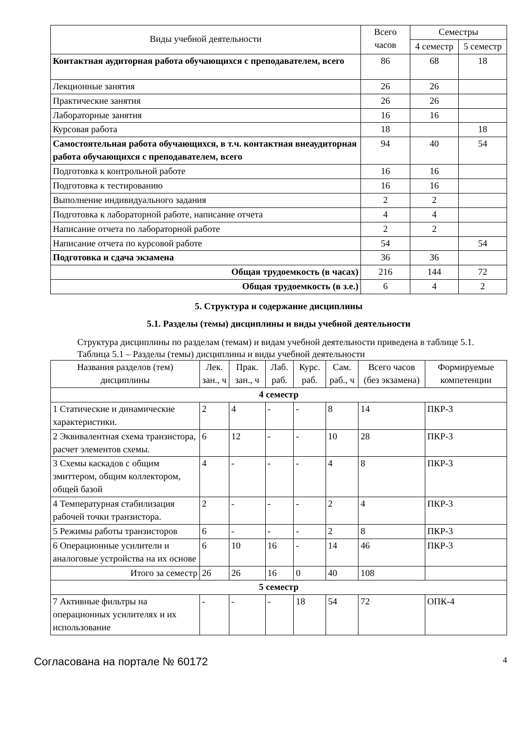| Виды учебной деятельности | Всего часов | Семестры | |
| --- | --- | --- | --- |
| | | 4 семестр | 5 семестр |
| Контактная аудиторная работа обучающихся с преподавателем, всего | 86 | 68 | 18 |
| Лекционные занятия | 26 | 26 | |
| Практические занятия | 26 | 26 | |
| Лабораторные занятия | 16 | 16 | |
| Курсовая работа | 18 | | 18 |
| Самостоятельная работа обучающихся, в т.ч. контактная внеаудиторная работа обучающихся с преподавателем, всего | 94 | 40 | 54 |
| Подготовка к контрольной работе | 16 | 16 | |
| Подготовка к тестированию | 16 | 16 | |
| Выполнение индивидуального задания | 2 | 2 | |
| Подготовка к лабораторной работе, написание отчета | 4 | 4 | |
| Написание отчета по лабораторной работе | 2 | 2 | |
| Написание отчета по курсовой работе | 54 | | 54 |
| Подготовка и сдача экзамена | 36 | 36 | |
| Общая трудоемкость (в часах) | 216 | 144 | 72 |
| Общая трудоемкость (в з.е.) | 6 | 4 | 2 |
5. Структура и содержание дисциплины
5.1. Разделы (темы) дисциплины и виды учебной деятельности
Структура дисциплины по разделам (темам) и видам учебной деятельности приведена в таблице 5.1.
Таблица 5.1 – Разделы (темы) дисциплины и виды учебной деятельности
| Названия разделов (тем) дисциплины | Лек. зан., ч | Прак. зан., ч | Лаб. раб. | Курс. раб. | Сам. раб., ч | Всего часов (без экзамена) | Формируемые компетенции |
| --- | --- | --- | --- | --- | --- | --- | --- |
| 4 семестр | | | | | | | |
| 1 Статические и динамические характеристики. | 2 | 4 | - | - | 8 | 14 | ПКР-3 |
| 2 Эквивалентная схема транзистора, расчет элементов схемы. | 6 | 12 | - | - | 10 | 28 | ПКР-3 |
| 3 Схемы каскадов с общим эмиттером, общим коллектором, общей базой | 4 | - | - | - | 4 | 8 | ПКР-3 |
| 4 Температурная стабилизация рабочей точки транзистора. | 2 | - | - | - | 2 | 4 | ПКР-3 |
| 5 Режимы работы транзисторов | 6 | - | - | - | 2 | 8 | ПКР-3 |
| 6 Операционные усилители и аналоговые устройства на их основе | 6 | 10 | 16 | - | 14 | 46 | ПКР-3 |
| Итого за семестр | 26 | 26 | 16 | 0 | 40 | 108 | |
| 5 семестр | | | | | | | |
| 7 Активные фильтры на операционных усилителях и их использование | - | - | - | 18 | 54 | 72 | ОПК-4 |
Согласована на портале № 60172 4